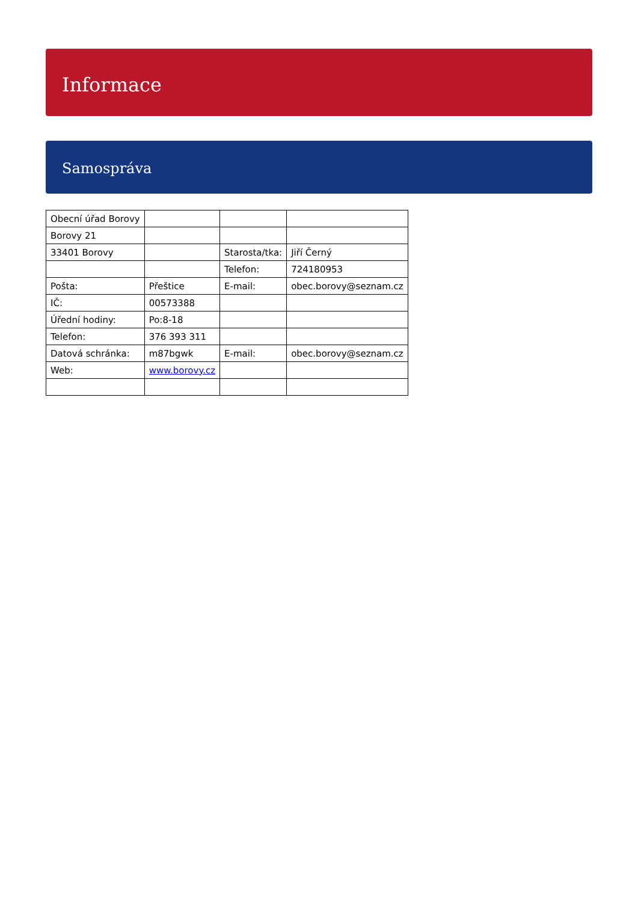Informace
Samospráva
| Obecní úřad Borovy | | | |
| Borovy 21 | | | |
| 33401 Borovy | | Starosta/tka: | Jiří Černý |
| | | Telefon: | 724180953 |
| Pošta: | Přeštice | E-mail: | obec.borovy@seznam.cz |
| IČ: | 00573388 | | |
| Úřední hodiny: | Po:8-18 | | |
| Telefon: | 376 393 311 | | |
| Datová schránka: | m87bgwk | E-mail: | obec.borovy@seznam.cz |
| Web: | www.borovy.cz | | |